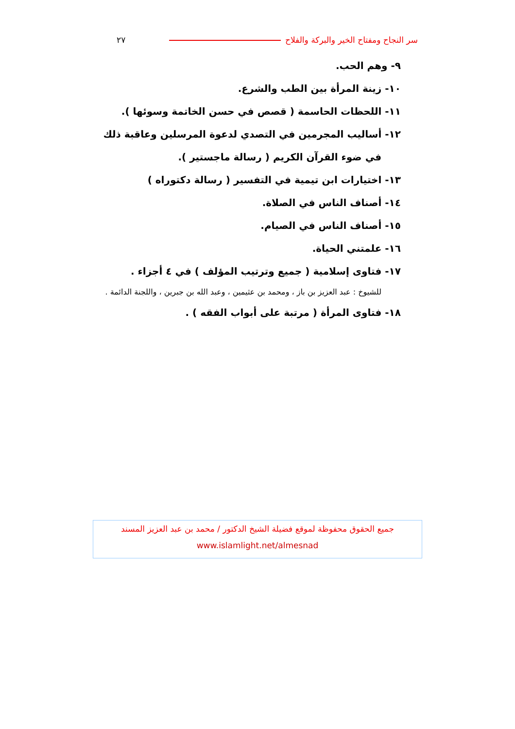٢٧ سر النجاح ومفتاح الخير والبركة والفلاح
٩- وهم الحب.
١٠- زينة المرأة بين الطب والشرع.
١١- اللحظات الحاسمة ( قصص في حسن الخاتمة وسوئها ).
١٢- أساليب المجرمين في التصدي لدعوة المرسلين وعاقبة ذلك
في ضوء القرآن الكريم ( رسالة ماجستير ).
١٣- اختيارات ابن تيمية في التفسير ( رسالة دكتوراه )
١٤- أصناف الناس في الصلاة.
١٥- أصناف الناس في الصيام.
١٦- علمتني الحياة.
١٧- فتاوى إسلامية ( جميع وترتيب المؤلف ) في ٤ أجزاء .
للشيوخ : عبد العزيز بن باز ، ومحمد بن عثيمين ، وعبد الله بن جبرين ، واللجنة الدائمة .
١٨- فتاوى المرأة ( مرتبة على أبواب الفقه ) .
جميع الحقوق محفوظة لموقع فضيلة الشيخ الدكتور / محمد بن عبد العزيز المسند
www.islamlight.net/almesnad